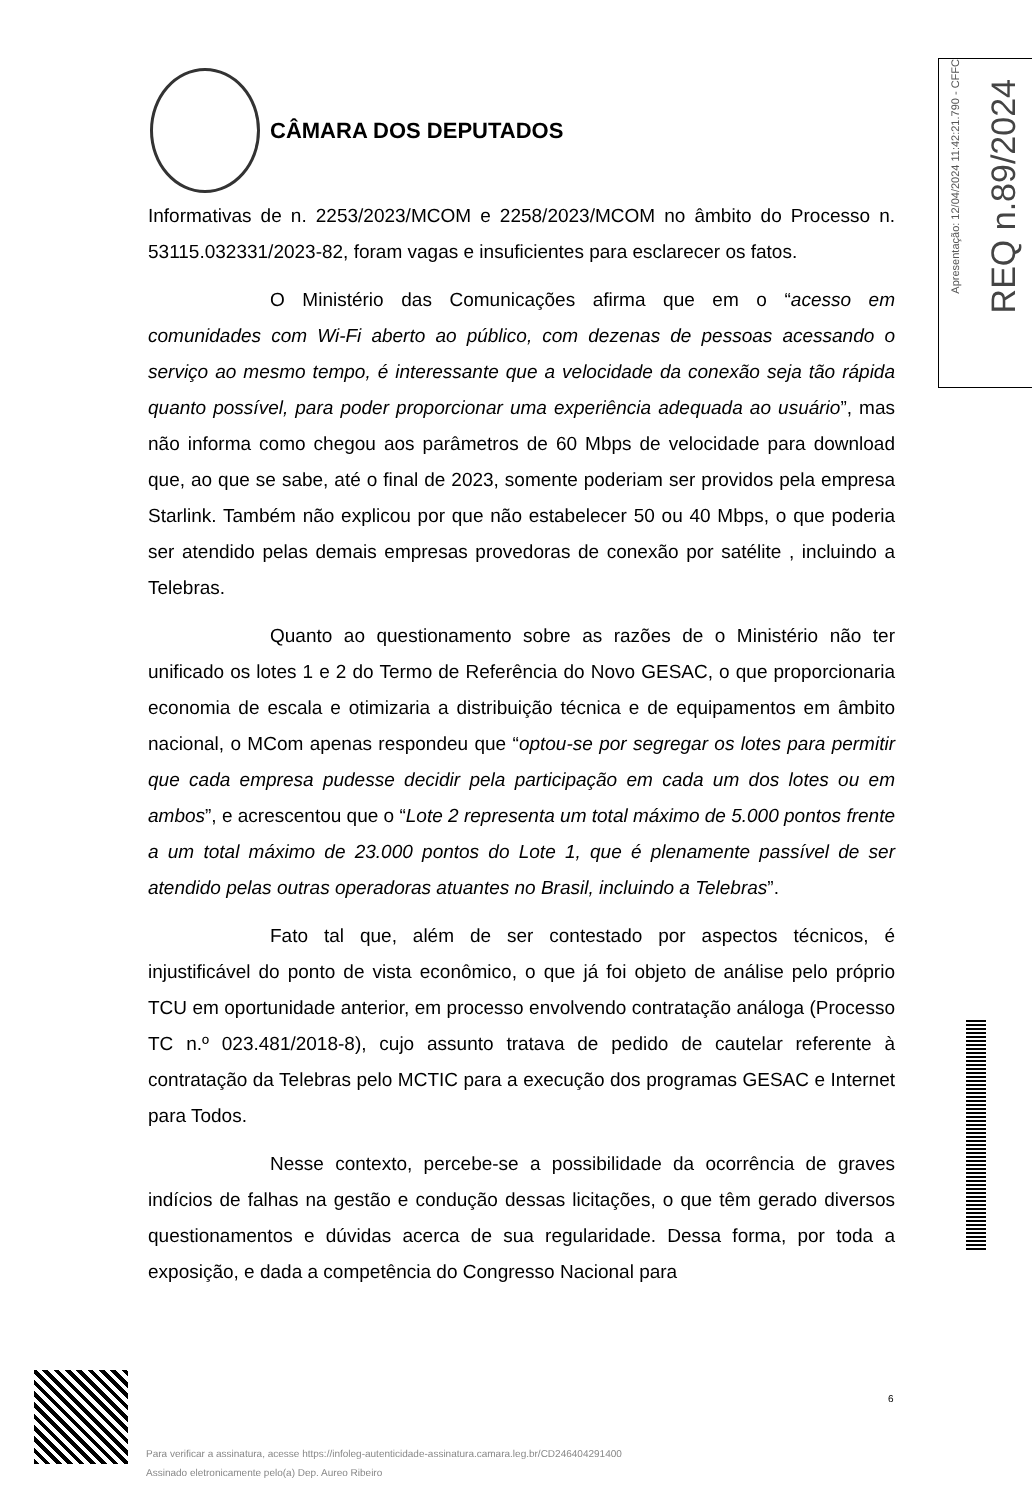CÂMARA DOS DEPUTADOS
Apresentação: 12/04/2024 11:42:21.790 - CFFC
REQ n.89/2024
Informativas de n. 2253/2023/MCOM e 2258/2023/MCOM no âmbito do Processo n. 53115.032331/2023-82, foram vagas e insuficientes para esclarecer os fatos.
O Ministério das Comunicações afirma que em o “acesso em comunidades com Wi-Fi aberto ao público, com dezenas de pessoas acessando o serviço ao mesmo tempo, é interessante que a velocidade da conexão seja tão rápida quanto possível, para poder proporcionar uma experiência adequada ao usuário”, mas não informa como chegou aos parâmetros de 60 Mbps de velocidade para download que, ao que se sabe, até o final de 2023, somente poderiam ser providos pela empresa Starlink. Também não explicou por que não estabelecer 50 ou 40 Mbps, o que poderia ser atendido pelas demais empresas provedoras de conexão por satélite , incluindo a Telebras.
Quanto ao questionamento sobre as razões de o Ministério não ter unificado os lotes 1 e 2 do Termo de Referência do Novo GESAC, o que proporcionaria economia de escala e otimizaria a distribuição técnica e de equipamentos em âmbito nacional, o MCom apenas respondeu que “optou-se por segregar os lotes para permitir que cada empresa pudesse decidir pela participação em cada um dos lotes ou em ambos”, e acrescentou que o “Lote 2 representa um total máximo de 5.000 pontos frente a um total máximo de 23.000 pontos do Lote 1, que é plenamente passível de ser atendido pelas outras operadoras atuantes no Brasil, incluindo a Telebras”.
Fato tal que, além de ser contestado por aspectos técnicos, é injustificável do ponto de vista econômico, o que já foi objeto de análise pelo próprio TCU em oportunidade anterior, em processo envolvendo contratação análoga (Processo TC n.º 023.481/2018-8), cujo assunto tratava de pedido de cautelar referente à contratação da Telebras pelo MCTIC para a execução dos programas GESAC e Internet para Todos.
Nesse contexto, percebe-se a possibilidade da ocorrência de graves indícios de falhas na gestão e condução dessas licitações, o que têm gerado diversos questionamentos e dúvidas acerca de sua regularidade. Dessa forma, por toda a exposição, e dada a competência do Congresso Nacional para
6
Para verificar a assinatura, acesse https://infoleg-autenticidade-assinatura.camara.leg.br/CD246404291400
Assinado eletronicamente pelo(a) Dep. Aureo Ribeiro